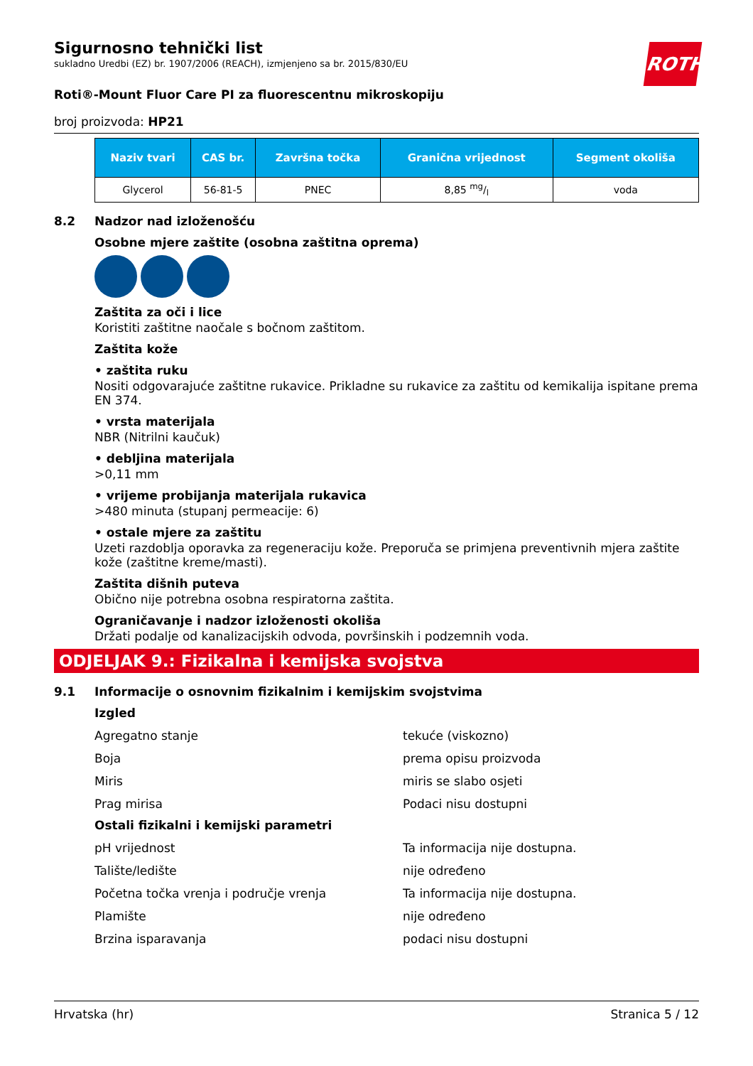ROTH
Sigurnosno tehnički list
sukladno Uredbi (EZ) br. 1907/2006 (REACH), izmjenjeno sa br. 2015/830/EU
Roti®-Mount Fluor Care PI za fluorescentnu mikroskopiju
broj proizvoda: HP21
| Naziv tvari | CAS br. | Završna točka | Granična vrijednost | Segment okoliša |
| --- | --- | --- | --- | --- |
| Glycerol | 56-81-5 | PNEC | 8,85 mg/l | voda |
8.2 Nadzor nad izloženošću
Osobne mjere zaštite (osobna zaštitna oprema)
Zaštita za oči i lice
Koristiti zaštitne naočale s bočnom zaštitom.
Zaštita kože
• zaštita ruku
Nositi odgovarajuće zaštitne rukavice. Prikladne su rukavice za zaštitu od kemikalija ispitane prema EN 374.
• vrsta materijala
NBR (Nitrilni kaučuk)
• debljina materijala
>0,11 mm
• vrijeme probijanja materijala rukavica
>480 minuta (stupanj permeacije: 6)
• ostale mjere za zaštitu
Uzeti razdoblja oporavka za regeneraciju kože. Preporuča se primjena preventivnih mjera zaštite kože (zaštitne kreme/masti).
Zaštita dišnih puteva
Obično nije potrebna osobna respiratorna zaštita.
Ograničavanje i nadzor izloženosti okoliša
Držati podalje od kanalizacijskih odvoda, površinskih i podzemnih voda.
ODJELJAK 9.: Fizikalna i kemijska svojstva
9.1 Informacije o osnovnim fizikalnim i kemijskim svojstvima
Izgled
Agregatno stanje tekuće (viskozno)
Boja prema opisu proizvoda
Miris miris se slabo osjeti
Prag mirisa Podaci nisu dostupni
Ostali fizikalni i kemijski parametri
pH vrijednost Ta informacija nije dostupna.
Talište/ledište nije određeno
Početna točka vrenja i područje vrenja Ta informacija nije dostupna.
Plamište nije određeno
Brzina isparavanja podaci nisu dostupni
Hrvatska (hr) Stranica 5 / 12